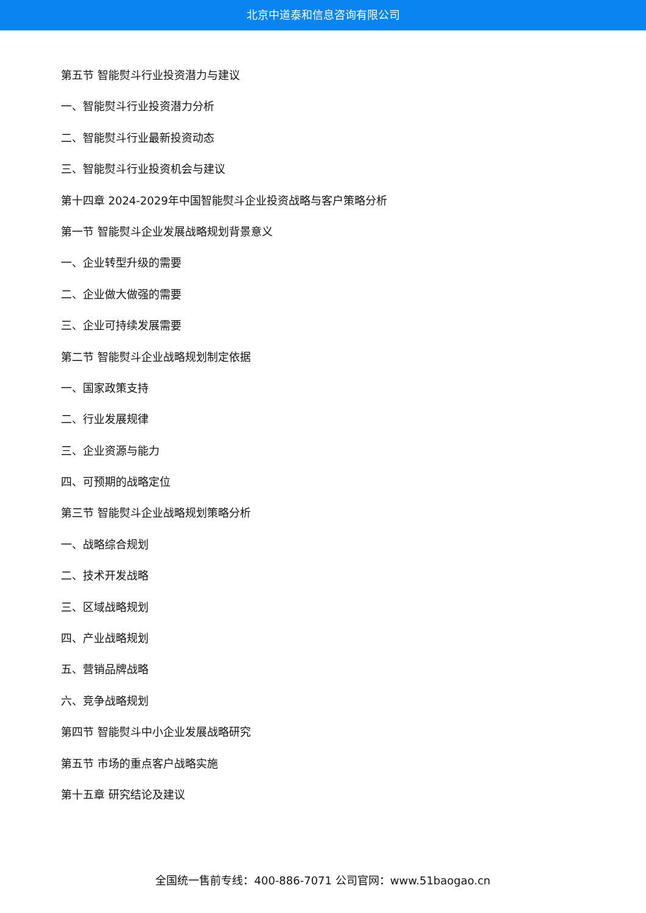北京中道泰和信息咨询有限公司
第五节 智能熨斗行业投资潜力与建议
一、智能熨斗行业投资潜力分析
二、智能熨斗行业最新投资动态
三、智能熨斗行业投资机会与建议
第十四章 2024-2029年中国智能熨斗企业投资战略与客户策略分析
第一节 智能熨斗企业发展战略规划背景意义
一、企业转型升级的需要
二、企业做大做强的需要
三、企业可持续发展需要
第二节 智能熨斗企业战略规划制定依据
一、国家政策支持
二、行业发展规律
三、企业资源与能力
四、可预期的战略定位
第三节 智能熨斗企业战略规划策略分析
一、战略综合规划
二、技术开发战略
三、区域战略规划
四、产业战略规划
五、营销品牌战略
六、竞争战略规划
第四节 智能熨斗中小企业发展战略研究
第五节 市场的重点客户战略实施
第十五章 研究结论及建议
全国统一售前专线：400-886-7071 公司官网：www.51baogao.cn